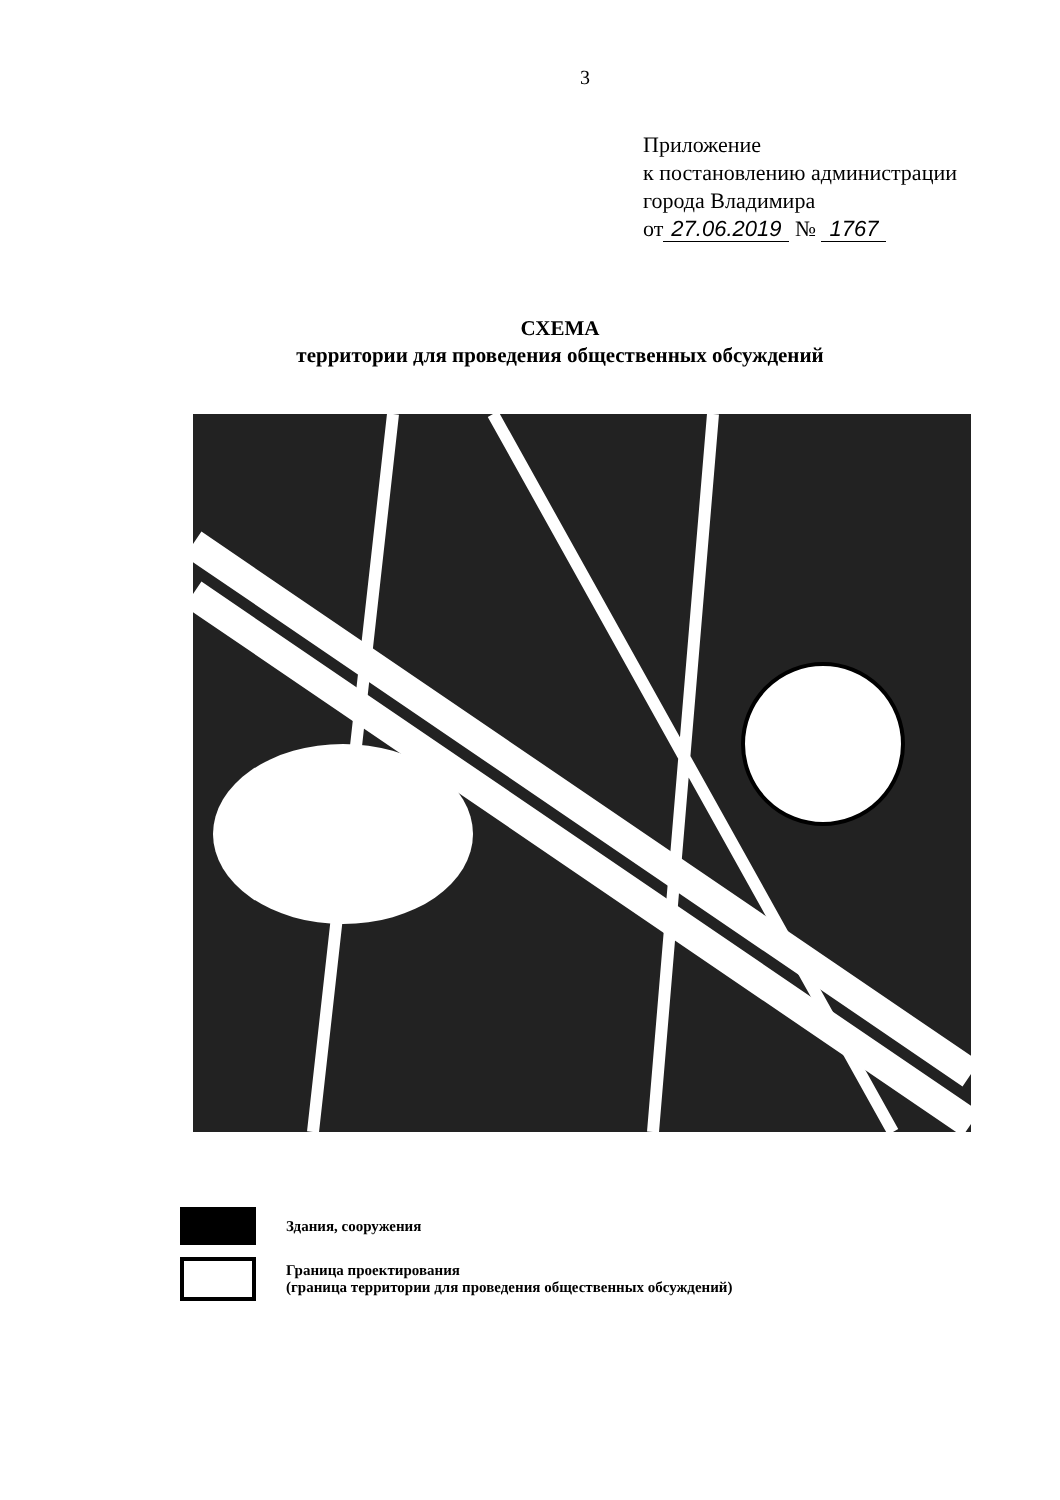3
Приложение
к постановлению администрации
города Владимира
от 27.06.2019 № 1767
СХЕМА
территории для проведения общественных обсуждений
Здания, сооружения
Граница проектирования
(граница территории для проведения общественных обсуждений)